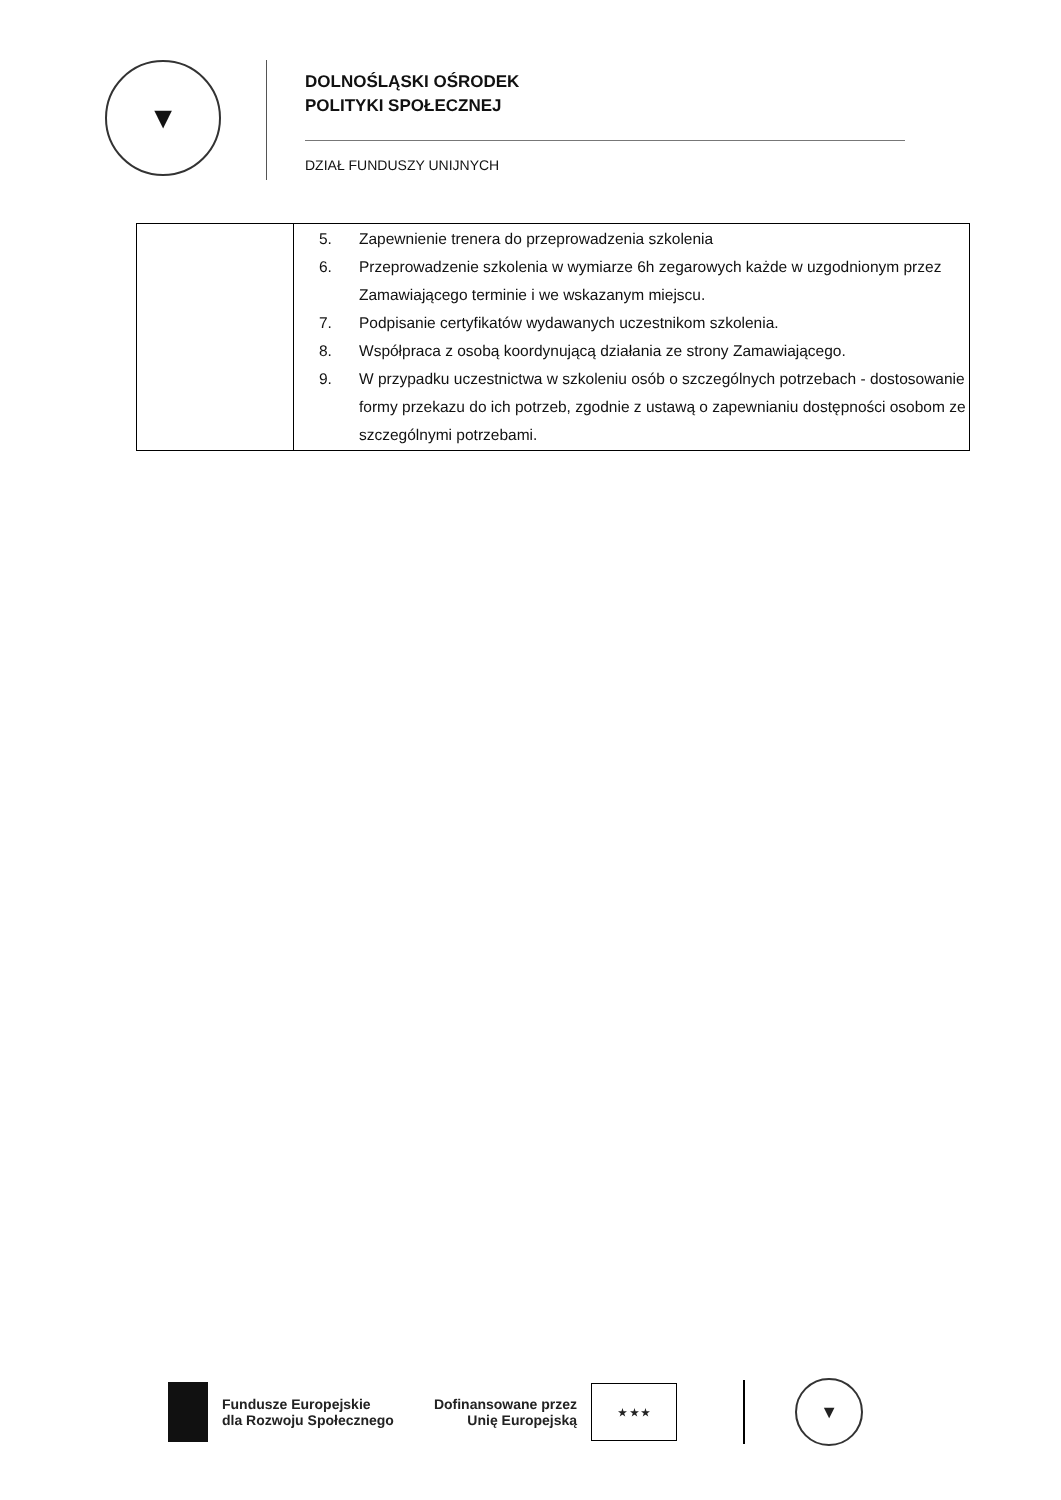▼
DOLNOŚLĄSKI OŚRODEK
POLITYKI SPOŁECZNEJ
DZIAŁ FUNDUSZY UNIJNYCH
| | 5. Zapewnienie trenera do przeprowadzenia szkolenia 6. Przeprowadzenie szkolenia w wymiarze 6h zegarowych każde w uzgodnionym przez Zamawiającego terminie i we wskazanym miejscu. 7. Podpisanie certyfikatów wydawanych uczestnikom szkolenia. 8. Współpraca z osobą koordynującą działania ze strony Zamawiającego. 9. W przypadku uczestnictwa w szkoleniu osób o szczególnych potrzebach - dostosowanie formy przekazu do ich potrzeb, zgodnie z ustawą o zapewnianiu dostępności osobom ze szczególnymi potrzebami. |
Fundusze Europejskie
dla Rozwoju Społecznego
Dofinansowane przez
Unię Europejską
★ ★ ★
▼